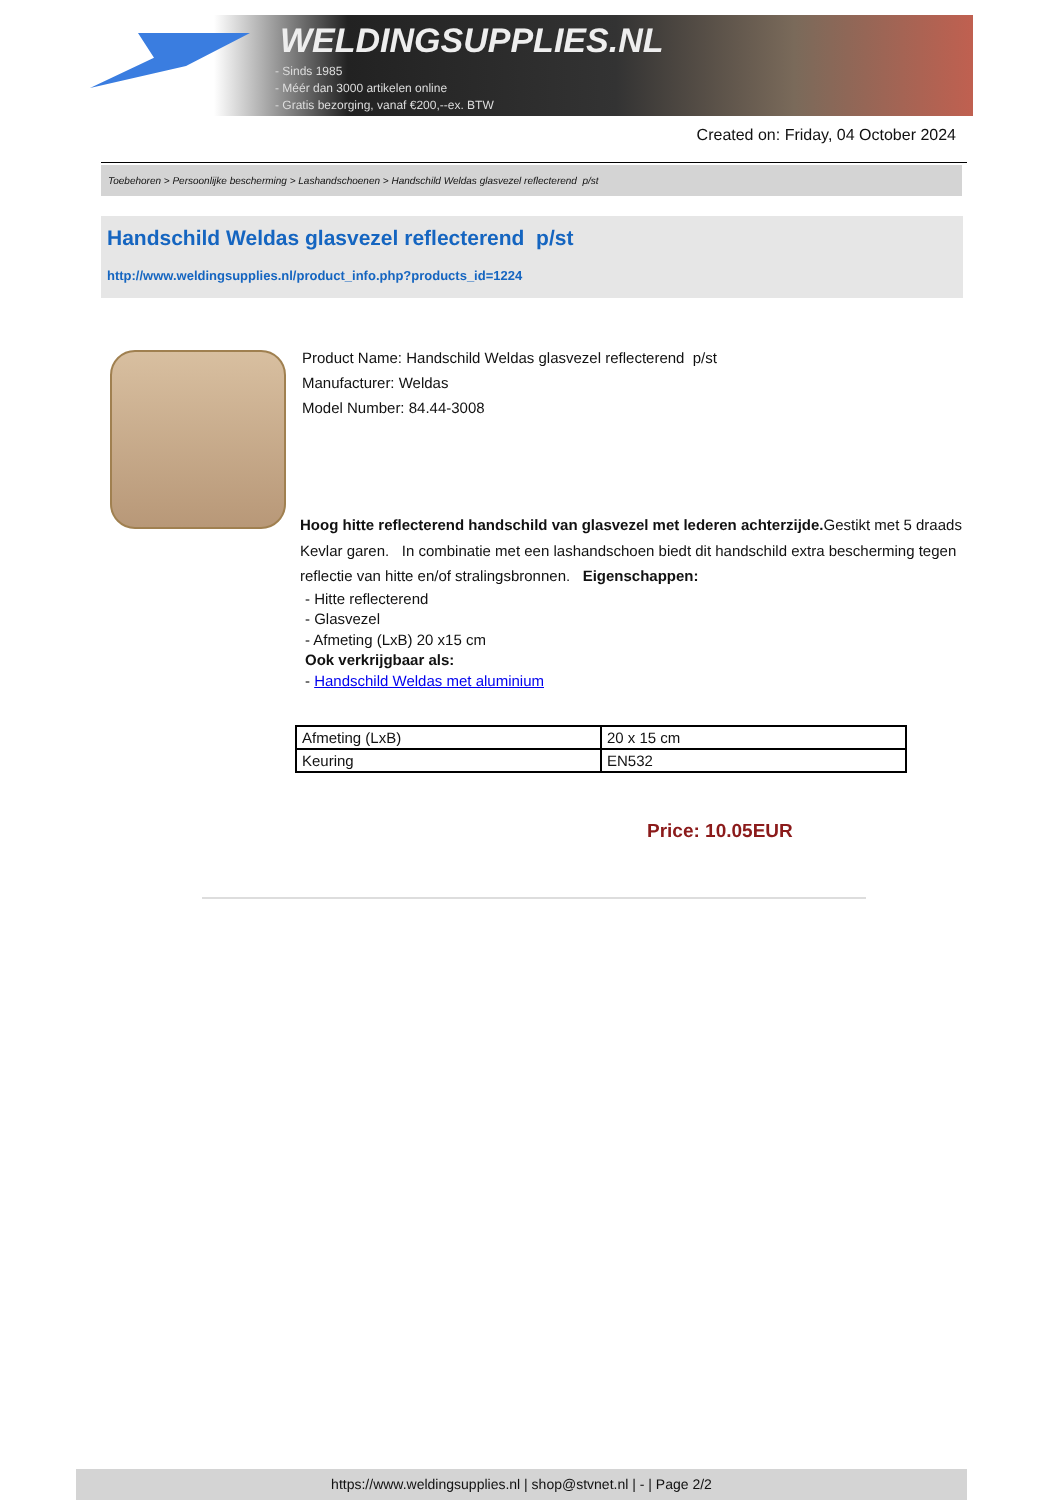WELDINGSUPPLIES.NL
- Sinds 1985
- Méér dan 3000 artikelen online
- Gratis bezorging, vanaf €200,--ex. BTW
Created on: Friday, 04 October 2024
Toebehoren > Persoonlijke bescherming > Lashandschoenen > Handschild Weldas glasvezel reflecterend p/st
Handschild Weldas glasvezel reflecterend p/st
http://www.weldingsupplies.nl/product_info.php?products_id=1224
Product Name: Handschild Weldas glasvezel reflecterend p/st
Manufacturer: Weldas
Model Number: 84.44-3008
Hoog hitte reflecterend handschild van glasvezel met lederen achterzijde. Gestikt met 5 draads Kevlar garen. In combinatie met een lashandschoen biedt dit handschild extra bescherming tegen reflectie van hitte en/of stralingsbronnen. Eigenschappen:
- Hitte reflecterend
- Glasvezel
- Afmeting (LxB) 20 x15 cm
Ook verkrijgbaar als:
- Handschild Weldas met aluminium
| Afmeting (LxB) | 20 x 15 cm |
| Keuring | EN532 |
Price: 10.05EUR
https://www.weldingsupplies.nl | shop@stvnet.nl | - | Page 2/2